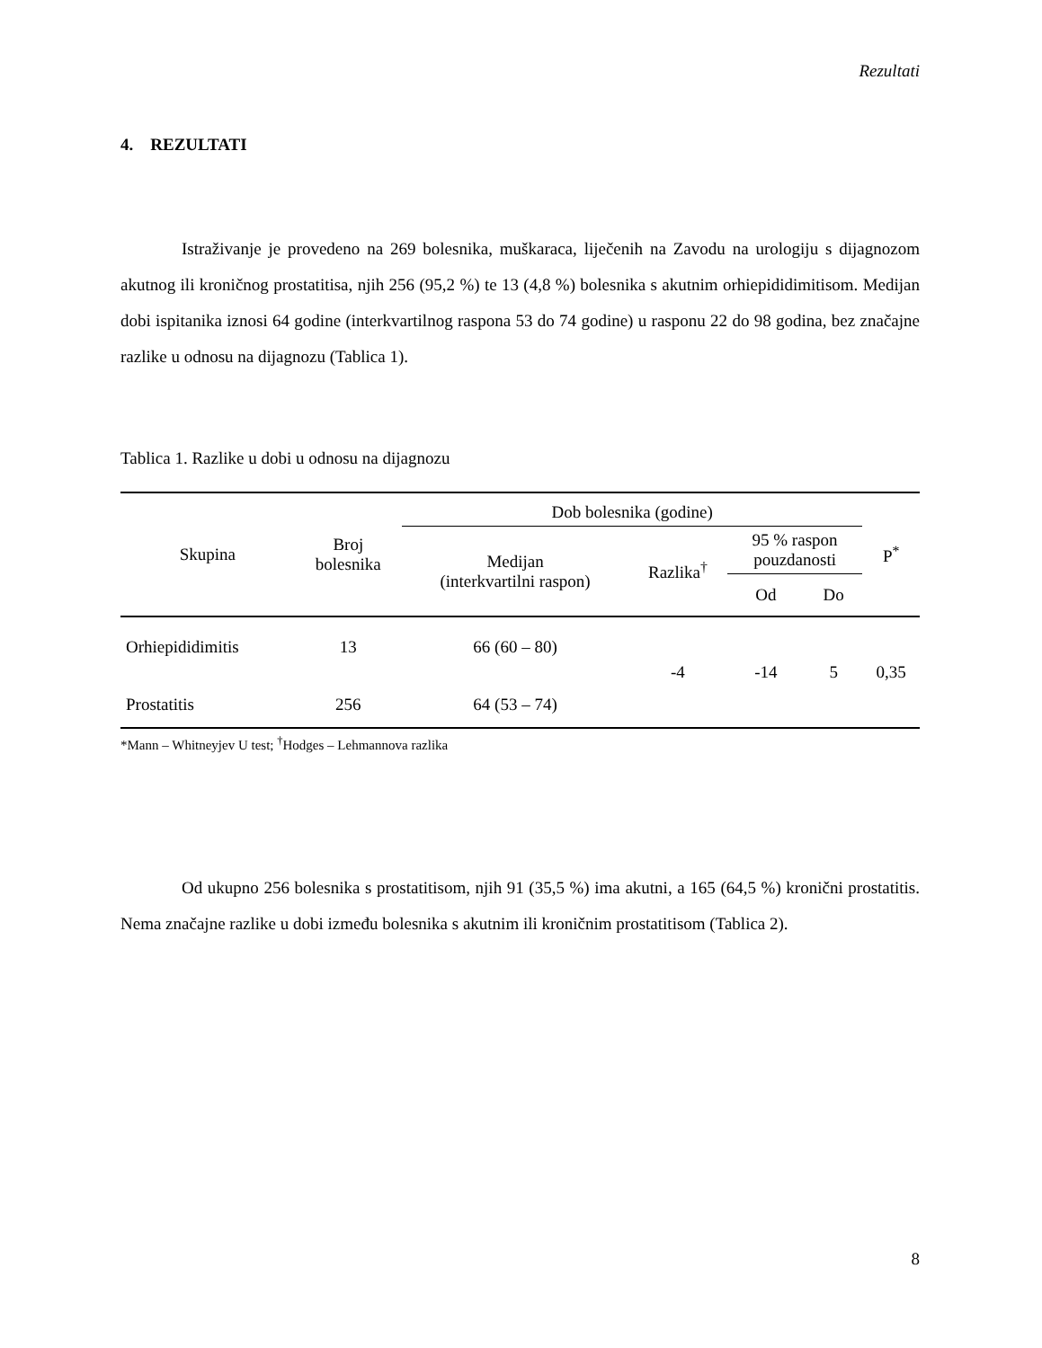Rezultati
4. REZULTATI
Istraživanje je provedeno na 269 bolesnika, muškaraca, liječenih na Zavodu na urologiju s dijagnozom akutnog ili kroničnog prostatitisa, njih 256 (95,2 %) te 13 (4,8 %) bolesnika s akutnim orhiepididimitisom. Medijan dobi ispitanika iznosi 64 godine (interkvartilnog raspona 53 do 74 godine) u rasponu 22 do 98 godina, bez značajne razlike u odnosu na dijagnozu (Tablica 1).
Tablica 1. Razlike u dobi u odnosu na dijagnozu
| Skupina | Broj bolesnika | Dob bolesnika (godine) | | | | P<sup>*</sup> |
| --- | --- | --- | --- | --- | --- | --- |
| | | Medijan (interkvartilni raspon) | Razlika<sup>†</sup> | 95 % raspon pouzdanosti | | |
| | | | | Od | Do | |
| Orhiepididimitis | 13 | 66 (60 – 80) | -4 | -14 | 5 | 0,35 |
| Prostatitis | 256 | 64 (53 – 74) | | | | |
*Mann – Whitneyjev U test; <sup>†</sup>Hodges – Lehmannova razlika
Od ukupno 256 bolesnika s prostatitisom, njih 91 (35,5 %) ima akutni, a 165 (64,5 %) kronični prostatitis. Nema značajne razlike u dobi između bolesnika s akutnim ili kroničnim prostatitisom (Tablica 2).
8